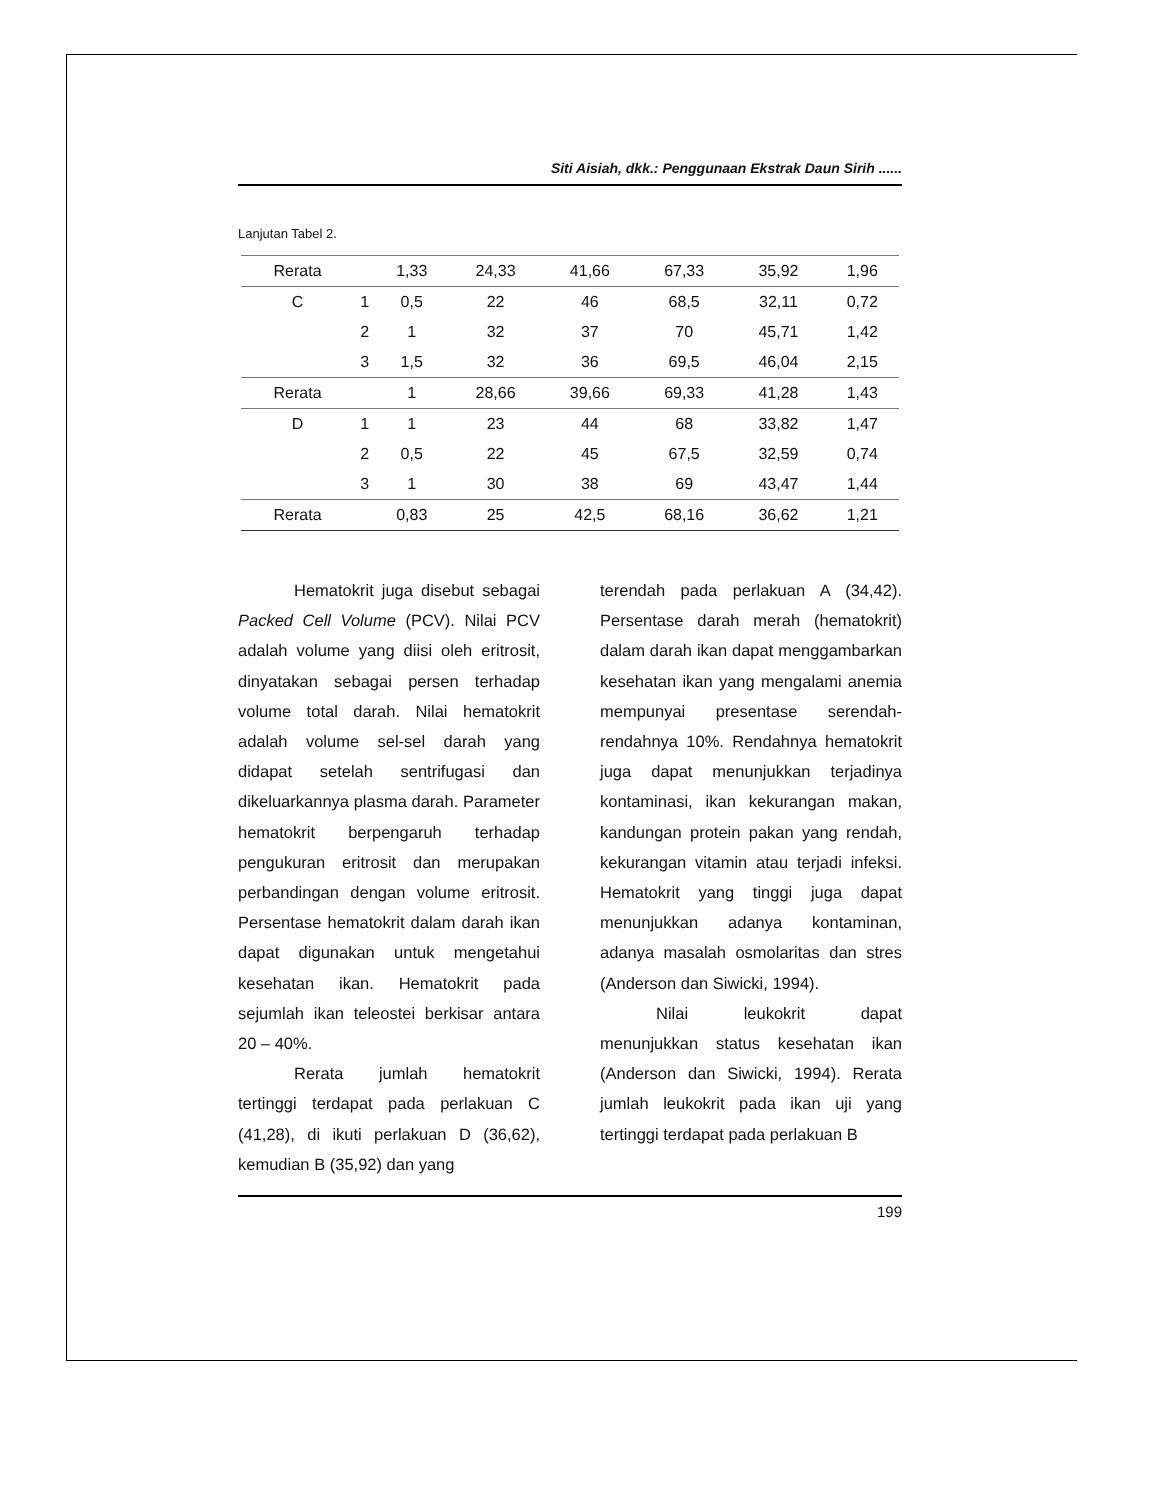Siti Aisiah, dkk.: Penggunaan Ekstrak Daun Sirih ......
Lanjutan Tabel 2.
| Rerata | | 1,33 | 24,33 | 41,66 | 67,33 | 35,92 | 1,96 |
| C | 1 | 0,5 | 22 | 46 | 68,5 | 32,11 | 0,72 |
| | 2 | 1 | 32 | 37 | 70 | 45,71 | 1,42 |
| | 3 | 1,5 | 32 | 36 | 69,5 | 46,04 | 2,15 |
| Rerata | | 1 | 28,66 | 39,66 | 69,33 | 41,28 | 1,43 |
| D | 1 | 1 | 23 | 44 | 68 | 33,82 | 1,47 |
| | 2 | 0,5 | 22 | 45 | 67,5 | 32,59 | 0,74 |
| | 3 | 1 | 30 | 38 | 69 | 43,47 | 1,44 |
| Rerata | | 0,83 | 25 | 42,5 | 68,16 | 36,62 | 1,21 |
Hematokrit juga disebut sebagai Packed Cell Volume (PCV). Nilai PCV adalah volume yang diisi oleh eritrosit, dinyatakan sebagai persen terhadap volume total darah. Nilai hematokrit adalah volume sel-sel darah yang didapat setelah sentrifugasi dan dikeluarkannya plasma darah. Parameter hematokrit berpengaruh terhadap pengukuran eritrosit dan merupakan perbandingan dengan volume eritrosit. Persentase hematokrit dalam darah ikan dapat digunakan untuk mengetahui kesehatan ikan. Hematokrit pada sejumlah ikan teleostei berkisar antara 20 – 40%.
Rerata jumlah hematokrit tertinggi terdapat pada perlakuan C (41,28), di ikuti perlakuan D (36,62), kemudian B (35,92) dan yang
terendah pada perlakuan A (34,42). Persentase darah merah (hematokrit) dalam darah ikan dapat menggambarkan kesehatan ikan yang mengalami anemia mempunyai presentase serendah-rendahnya 10%. Rendahnya hematokrit juga dapat menunjukkan terjadinya kontaminasi, ikan kekurangan makan, kandungan protein pakan yang rendah, kekurangan vitamin atau terjadi infeksi. Hematokrit yang tinggi juga dapat menunjukkan adanya kontaminan, adanya masalah osmolaritas dan stres (Anderson dan Siwicki, 1994).
Nilai leukokrit dapat menunjukkan status kesehatan ikan (Anderson dan Siwicki, 1994). Rerata jumlah leukokrit pada ikan uji yang tertinggi terdapat pada perlakuan B
199